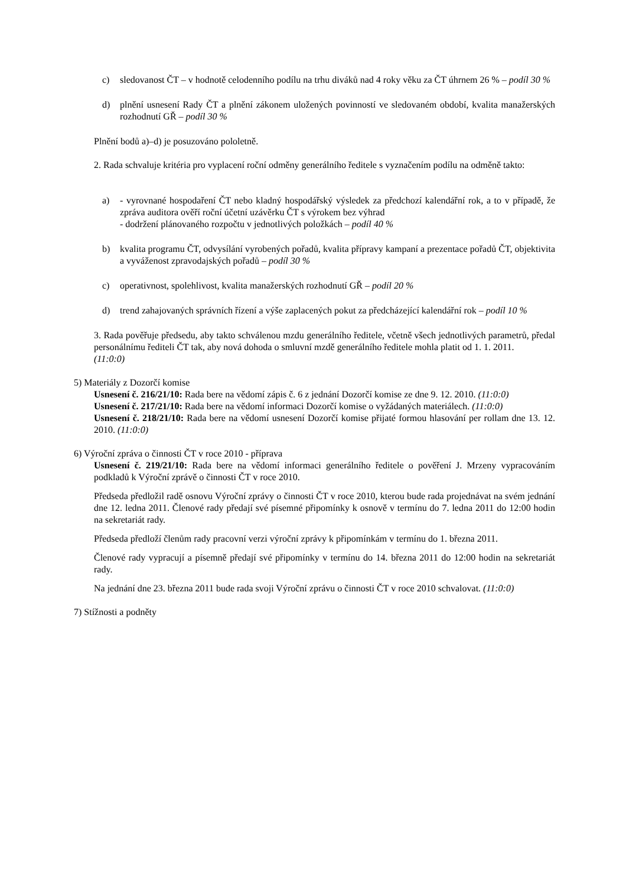c) sledovanost ČT – v hodnotě celodenního podílu na trhu diváků nad 4 roky věku za ČT úhrnem 26 % – podíl 30 %
d) plnění usnesení Rady ČT a plnění zákonem uložených povinností ve sledovaném období, kvalita manažerských rozhodnutí GŘ – podíl 30 %
Plnění bodů a)–d) je posuzováno pololetně.
2. Rada schvaluje kritéria pro vyplacení roční odměny generálního ředitele s vyznačením podílu na odměně takto:
a) - vyrovnané hospodaření ČT nebo kladný hospodářský výsledek za předchozí kalendářní rok, a to v případě, že zpráva auditora ověří roční účetní uzávěrku ČT s výrokem bez výhrad
- dodržení plánovaného rozpočtu v jednotlivých položkách – podíl 40 %
b) kvalita programu ČT, odvysílání vyrobených pořadů, kvalita přípravy kampaní a prezentace pořadů ČT, objektivita a vyváženost zpravodajských pořadů – podíl 30 %
c) operativnost, spolehlivost, kvalita manažerských rozhodnutí GŘ – podíl 20 %
d) trend zahajovaných správních řízení a výše zaplacených pokut za předcházející kalendářní rok – podíl 10 %
3. Rada pověřuje předsedu, aby takto schválenou mzdu generálního ředitele, včetně všech jednotlivých parametrů, předal personálnímu řediteli ČT tak, aby nová dohoda o smluvní mzdě generálního ředitele mohla platit od 1. 1. 2011.
(11:0:0)
5) Materiály z Dozorčí komise
Usnesení č. 216/21/10: Rada bere na vědomí zápis č. 6 z jednání Dozorčí komise ze dne 9. 12. 2010. (11:0:0)
Usnesení č. 217/21/10: Rada bere na vědomí informaci Dozorčí komise o vyžádaných materiálech. (11:0:0)
Usnesení č. 218/21/10: Rada bere na vědomí usnesení Dozorčí komise přijaté formou hlasování per rollam dne 13. 12. 2010. (11:0:0)
6) Výroční zpráva o činnosti ČT v roce 2010 - příprava
Usnesení č. 219/21/10: Rada bere na vědomí informaci generálního ředitele o pověření J. Mrzeny vypracováním podkladů k Výroční zprávě o činnosti ČT v roce 2010.
Předseda předložil radě osnovu Výroční zprávy o činnosti ČT v roce 2010, kterou bude rada projednávat na svém jednání dne 12. ledna 2011. Členové rady předají své písemné připomínky k osnově v termínu do 7. ledna 2011 do 12:00 hodin na sekretariát rady.
Předseda předloží členům rady pracovní verzi výroční zprávy k připomínkám v termínu do 1. března 2011.
Členové rady vypracují a písemně předají své připomínky v termínu do 14. března 2011 do 12:00 hodin na sekretariát rady.
Na jednání dne 23. března 2011 bude rada svoji Výroční zprávu o činnosti ČT v roce 2010 schvalovat. (11:0:0)
7) Stížnosti a podněty